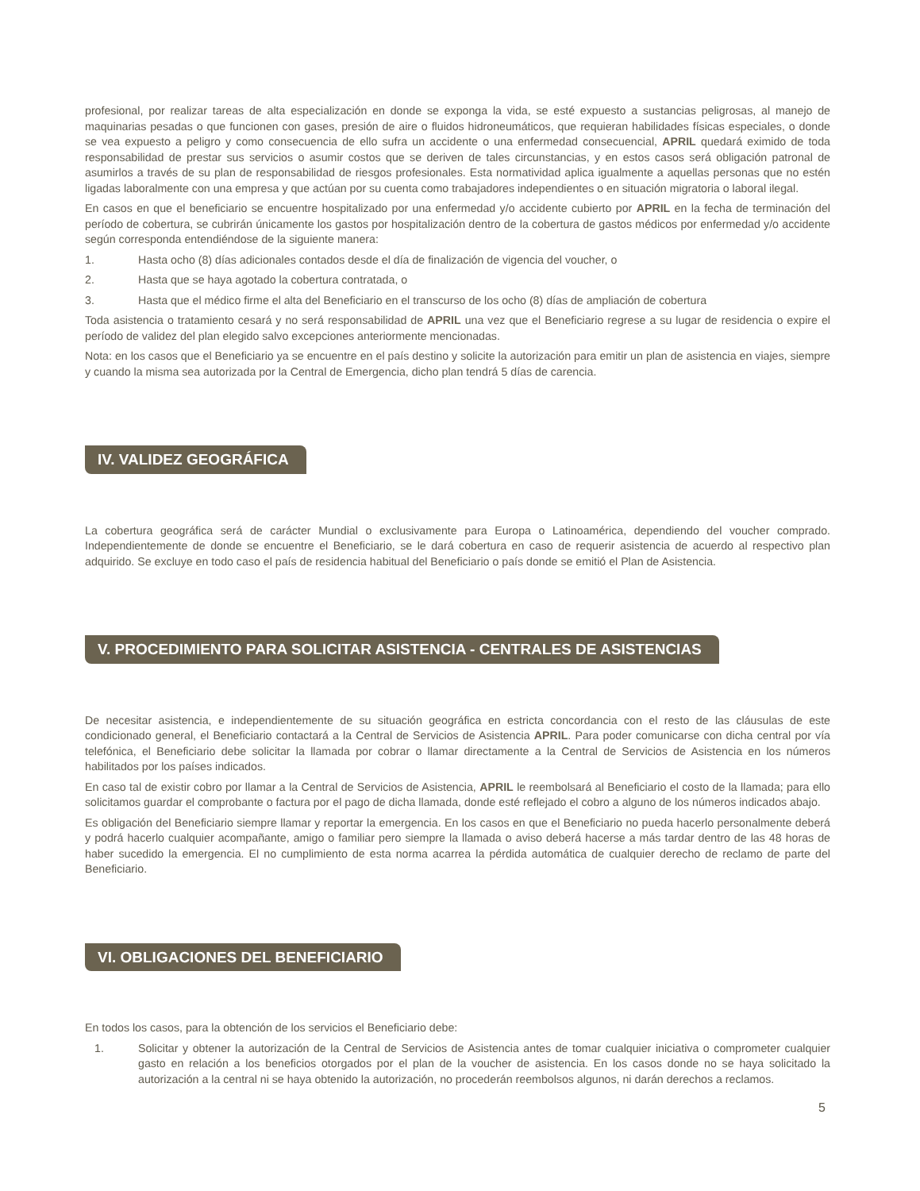profesional, por realizar tareas de alta especialización en donde se exponga la vida, se esté expuesto a sustancias peligrosas, al manejo de maquinarias pesadas o que funcionen con gases, presión de aire o fluidos hidroneumáticos, que requieran habilidades físicas especiales, o donde se vea expuesto a peligro y como consecuencia de ello sufra un accidente o una enfermedad consecuencial, APRIL quedará eximido de toda responsabilidad de prestar sus servicios o asumir costos que se deriven de tales circunstancias, y en estos casos será obligación patronal de asumirlos a través de su plan de responsabilidad de riesgos profesionales. Esta normatividad aplica igualmente a aquellas personas que no estén ligadas laboralmente con una empresa y que actúan por su cuenta como trabajadores independientes o en situación migratoria o laboral ilegal.
En casos en que el beneficiario se encuentre hospitalizado por una enfermedad y/o accidente cubierto por APRIL en la fecha de terminación del período de cobertura, se cubrirán únicamente los gastos por hospitalización dentro de la cobertura de gastos médicos por enfermedad y/o accidente según corresponda entendiéndose de la siguiente manera:
1. Hasta ocho (8) días adicionales contados desde el día de finalización de vigencia del voucher, o
2. Hasta que se haya agotado la cobertura contratada, o
3. Hasta que el médico firme el alta del Beneficiario en el transcurso de los ocho (8) días de ampliación de cobertura
Toda asistencia o tratamiento cesará y no será responsabilidad de APRIL una vez que el Beneficiario regrese a su lugar de residencia o expire el período de validez del plan elegido salvo excepciones anteriormente mencionadas.
Nota: en los casos que el Beneficiario ya se encuentre en el país destino y solicite la autorización para emitir un plan de asistencia en viajes, siempre y cuando la misma sea autorizada por la Central de Emergencia, dicho plan tendrá 5 días de carencia.
IV. VALIDEZ GEOGRÁFICA
La cobertura geográfica será de carácter Mundial o exclusivamente para Europa o Latinoamérica, dependiendo del voucher comprado. Independientemente de donde se encuentre el Beneficiario, se le dará cobertura en caso de requerir asistencia de acuerdo al respectivo plan adquirido. Se excluye en todo caso el país de residencia habitual del Beneficiario o país donde se emitió el Plan de Asistencia.
V. PROCEDIMIENTO PARA SOLICITAR ASISTENCIA - CENTRALES DE ASISTENCIAS
De necesitar asistencia, e independientemente de su situación geográfica en estricta concordancia con el resto de las cláusulas de este condicionado general, el Beneficiario contactará a la Central de Servicios de Asistencia APRIL. Para poder comunicarse con dicha central por vía telefónica, el Beneficiario debe solicitar la llamada por cobrar o llamar directamente a la Central de Servicios de Asistencia en los números habilitados por los países indicados.
En caso tal de existir cobro por llamar a la Central de Servicios de Asistencia, APRIL le reembolsará al Beneficiario el costo de la llamada; para ello solicitamos guardar el comprobante o factura por el pago de dicha llamada, donde esté reflejado el cobro a alguno de los números indicados abajo.
Es obligación del Beneficiario siempre llamar y reportar la emergencia. En los casos en que el Beneficiario no pueda hacerlo personalmente deberá y podrá hacerlo cualquier acompañante, amigo o familiar pero siempre la llamada o aviso deberá hacerse a más tardar dentro de las 48 horas de haber sucedido la emergencia. El no cumplimiento de esta norma acarrea la pérdida automática de cualquier derecho de reclamo de parte del Beneficiario.
VI. OBLIGACIONES DEL BENEFICIARIO
En todos los casos, para la obtención de los servicios el Beneficiario debe:
1. Solicitar y obtener la autorización de la Central de Servicios de Asistencia antes de tomar cualquier iniciativa o comprometer cualquier gasto en relación a los beneficios otorgados por el plan de la voucher de asistencia. En los casos donde no se haya solicitado la autorización a la central ni se haya obtenido la autorización, no procederán reembolsos algunos, ni darán derechos a reclamos.
5